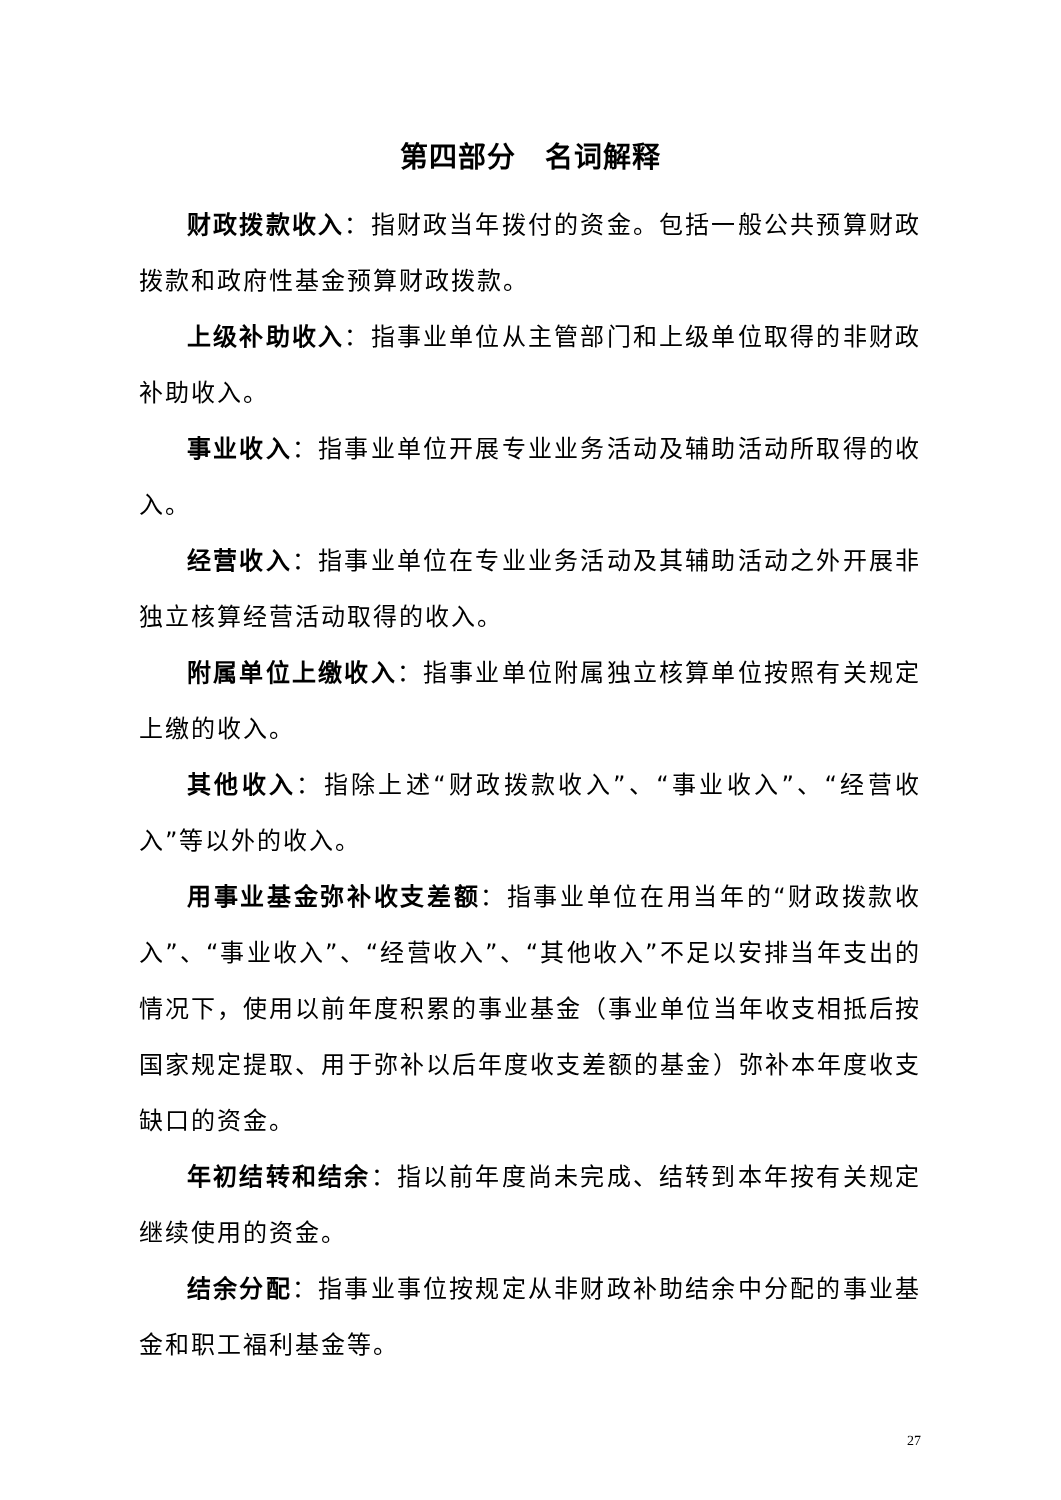第四部分　名词解释
财政拨款收入：指财政当年拨付的资金。包括一般公共预算财政拨款和政府性基金预算财政拨款。
上级补助收入：指事业单位从主管部门和上级单位取得的非财政补助收入。
事业收入：指事业单位开展专业业务活动及辅助活动所取得的收入。
经营收入：指事业单位在专业业务活动及其辅助活动之外开展非独立核算经营活动取得的收入。
附属单位上缴收入：指事业单位附属独立核算单位按照有关规定上缴的收入。
其他收入：指除上述“财政拨款收入”、“事业收入”、“经营收入”等以外的收入。
用事业基金弥补收支差额：指事业单位在用当年的“财政拨款收入”、“事业收入”、“经营收入”、“其他收入”不足以安排当年支出的情况下，使用以前年度积累的事业基金（事业单位当年收支相抵后按国家规定提取、用于弥补以后年度收支差额的基金）弥补本年度收支缺口的资金。
年初结转和结余：指以前年度尚未完成、结转到本年按有关规定继续使用的资金。
结余分配：指事业事位按规定从非财政补助结余中分配的事业基金和职工福利基金等。
27